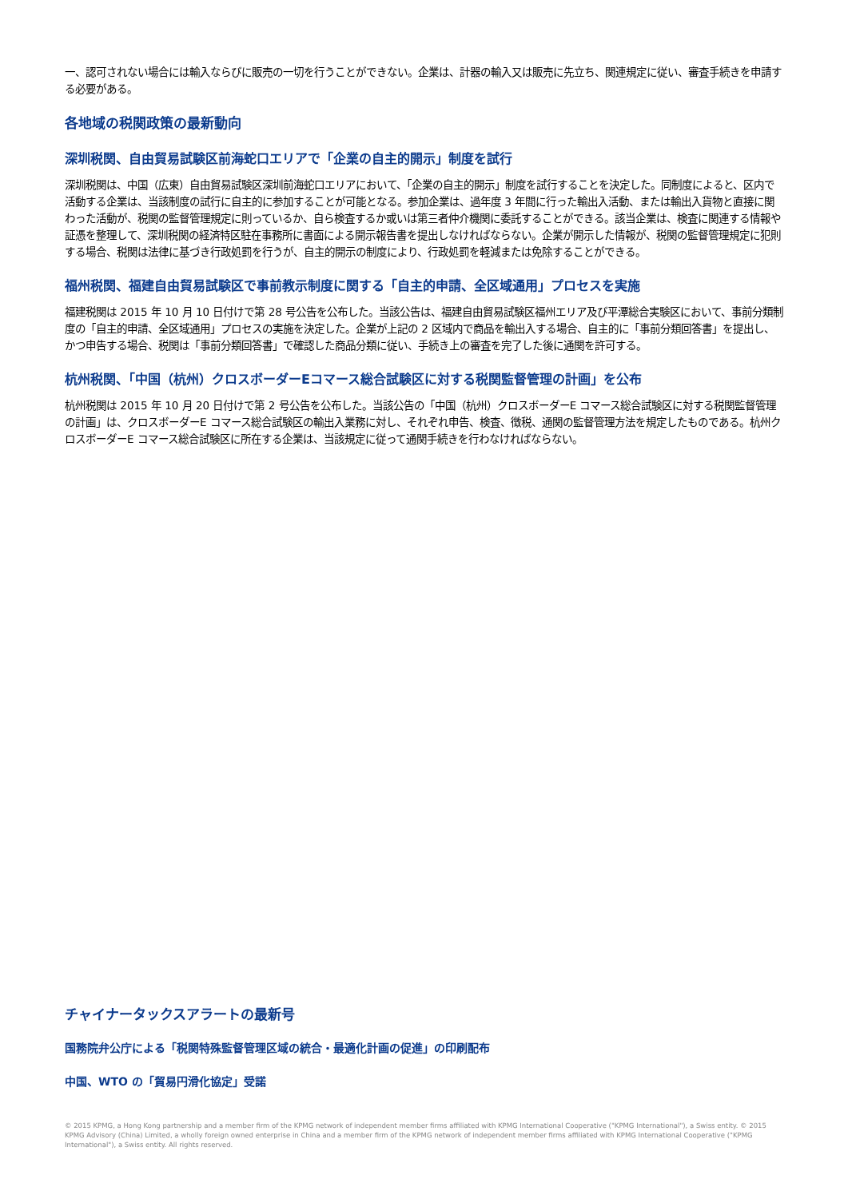一、認可されない場合には輸入ならびに販売の一切を行うことができない。企業は、計器の輸入又は販売に先立ち、関連規定に従い、審査手続きを申請する必要がある。
各地域の税関政策の最新動向
深圳税関、自由貿易試験区前海蛇口エリアで「企業の自主的開示」制度を試行
深圳税関は、中国（広東）自由貿易試験区深圳前海蛇口エリアにおいて、「企業の自主的開示」制度を試行することを決定した。同制度によると、区内で活動する企業は、当該制度の試行に自主的に参加することが可能となる。参加企業は、過年度 3 年間に行った輸出入活動、または輸出入貨物と直接に関わった活動が、税関の監督管理規定に則っているか、自ら検査するか或いは第三者仲介機関に委託することができる。該当企業は、検査に関連する情報や証憑を整理して、深圳税関の経済特区駐在事務所に書面による開示報告書を提出しなければならない。企業が開示した情報が、税関の監督管理規定に犯則する場合、税関は法律に基づき行政処罰を行うが、自主的開示の制度により、行政処罰を軽減または免除することができる。
福州税関、福建自由貿易試験区で事前教示制度に関する「自主的申請、全区域通用」プロセスを実施
福建税関は 2015 年 10 月 10 日付けで第 28 号公告を公布した。当該公告は、福建自由貿易試験区福州エリア及び平潭総合実験区において、事前分類制度の「自主的申請、全区域通用」プロセスの実施を決定した。企業が上記の 2 区域内で商品を輸出入する場合、自主的に「事前分類回答書」を提出し、かつ申告する場合、税関は「事前分類回答書」で確認した商品分類に従い、手続き上の審査を完了した後に通関を許可する。
杭州税関、「中国（杭州）クロスボーダーEコマース総合試験区に対する税関監督管理の計画」を公布
杭州税関は 2015 年 10 月 20 日付けで第 2 号公告を公布した。当該公告の「中国（杭州）クロスボーダーE コマース総合試験区に対する税関監督管理の計画」は、クロスボーダーE コマース総合試験区の輸出入業務に対し、それぞれ申告、検査、徴税、通関の監督管理方法を規定したものである。杭州クロスボーダーE コマース総合試験区に所在する企業は、当該規定に従って通関手続きを行わなければならない。
チャイナータックスアラートの最新号
国務院弁公庁による「税関特殊監督管理区域の統合・最適化計画の促進」の印刷配布
中国、WTO の「貿易円滑化協定」受諾
© 2015 KPMG, a Hong Kong partnership and a member firm of the KPMG network of independent member firms affiliated with KPMG International Cooperative ("KPMG International"), a Swiss entity. © 2015 KPMG Advisory (China) Limited, a wholly foreign owned enterprise in China and a member firm of the KPMG network of independent member firms affiliated with KPMG International Cooperative ("KPMG International"), a Swiss entity. All rights reserved.